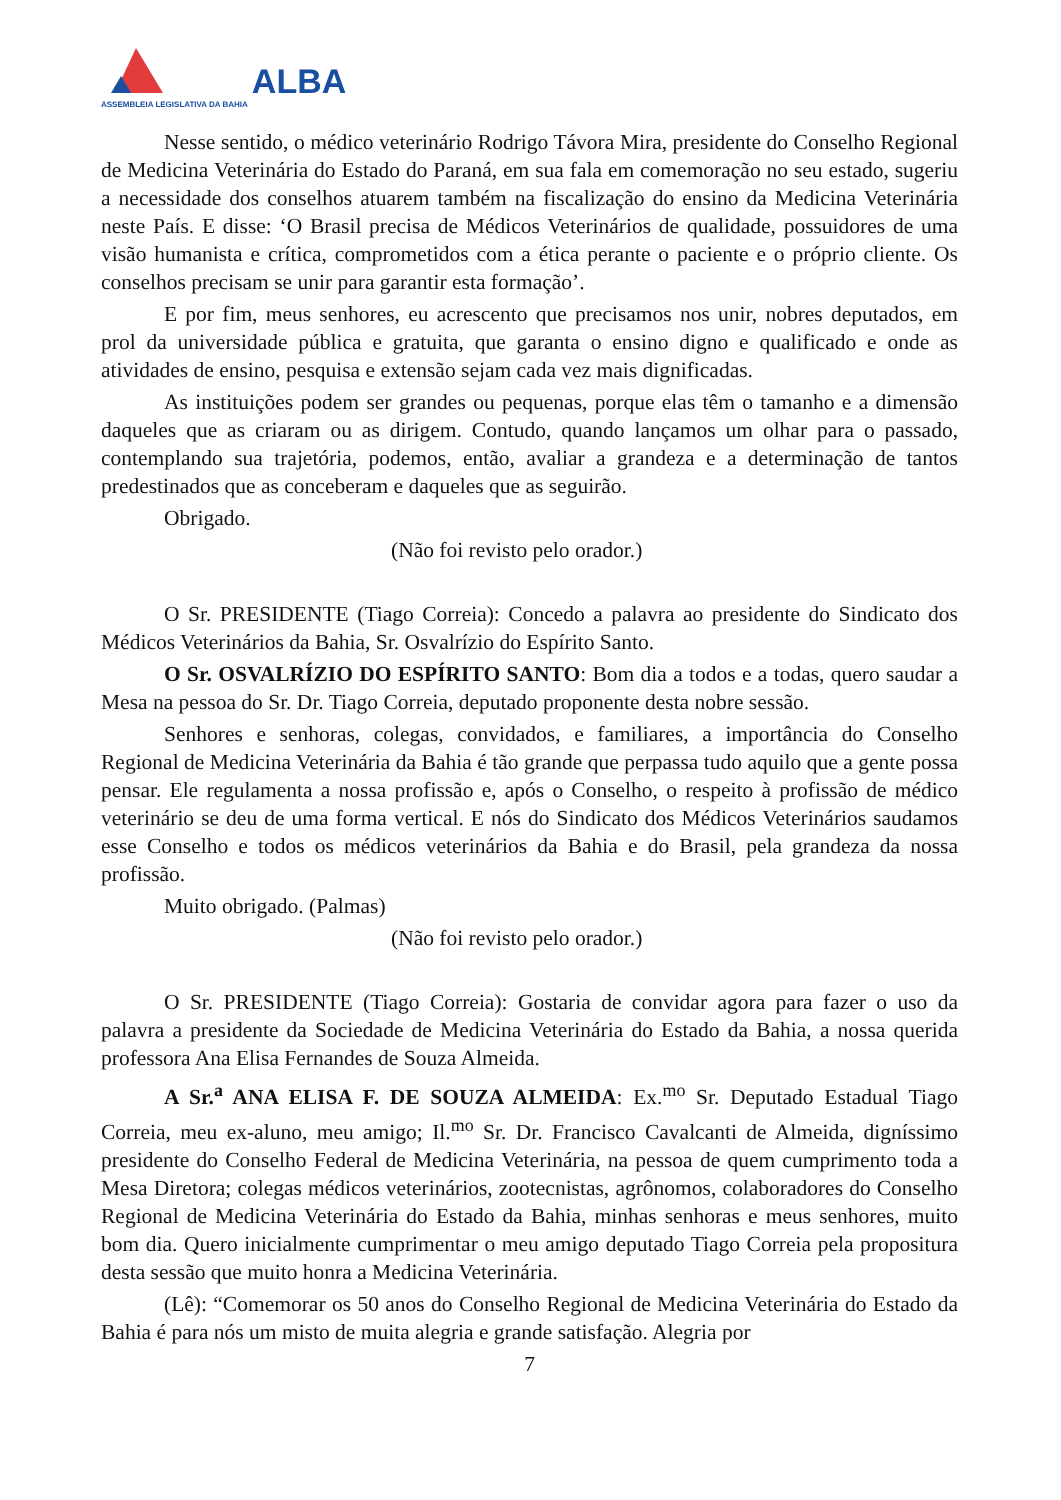ASSEMBLEIA LEGISLATIVA DA BAHIA
ALBA
Nesse sentido, o médico veterinário Rodrigo Távora Mira, presidente do Conselho Regional de Medicina Veterinária do Estado do Paraná, em sua fala em comemoração no seu estado, sugeriu a necessidade dos conselhos atuarem também na fiscalização do ensino da Medicina Veterinária neste País. E disse: ‘O Brasil precisa de Médicos Veterinários de qualidade, possuidores de uma visão humanista e crítica, comprometidos com a ética perante o paciente e o próprio cliente. Os conselhos precisam se unir para garantir esta formação’.
E por fim, meus senhores, eu acrescento que precisamos nos unir, nobres deputados, em prol da universidade pública e gratuita, que garanta o ensino digno e qualificado e onde as atividades de ensino, pesquisa e extensão sejam cada vez mais dignificadas.
As instituições podem ser grandes ou pequenas, porque elas têm o tamanho e a dimensão daqueles que as criaram ou as dirigem. Contudo, quando lançamos um olhar para o passado, contemplando sua trajetória, podemos, então, avaliar a grandeza e a determinação de tantos predestinados que as conceberam e daqueles que as seguirão.
Obrigado.
(Não foi revisto pelo orador.)
O Sr. PRESIDENTE (Tiago Correia): Concedo a palavra ao presidente do Sindicato dos Médicos Veterinários da Bahia, Sr. Osvalrízio do Espírito Santo.
O Sr. OSVALRÍZIO DO ESPÍRITO SANTO: Bom dia a todos e a todas, quero saudar a Mesa na pessoa do Sr. Dr. Tiago Correia, deputado proponente desta nobre sessão.
Senhores e senhoras, colegas, convidados, e familiares, a importância do Conselho Regional de Medicina Veterinária da Bahia é tão grande que perpassa tudo aquilo que a gente possa pensar. Ele regulamenta a nossa profissão e, após o Conselho, o respeito à profissão de médico veterinário se deu de uma forma vertical. E nós do Sindicato dos Médicos Veterinários saudamos esse Conselho e todos os médicos veterinários da Bahia e do Brasil, pela grandeza da nossa profissão.
Muito obrigado. (Palmas)
(Não foi revisto pelo orador.)
O Sr. PRESIDENTE (Tiago Correia): Gostaria de convidar agora para fazer o uso da palavra a presidente da Sociedade de Medicina Veterinária do Estado da Bahia, a nossa querida professora Ana Elisa Fernandes de Souza Almeida.
A Sr.<sup>a</sup> ANA ELISA F. DE SOUZA ALMEIDA: Ex.<sup>mo</sup> Sr. Deputado Estadual Tiago Correia, meu ex-aluno, meu amigo; Il.<sup>mo</sup> Sr. Dr. Francisco Cavalcanti de Almeida, digníssimo presidente do Conselho Federal de Medicina Veterinária, na pessoa de quem cumprimento toda a Mesa Diretora; colegas médicos veterinários, zootecnistas, agrônomos, colaboradores do Conselho Regional de Medicina Veterinária do Estado da Bahia, minhas senhoras e meus senhores, muito bom dia. Quero inicialmente cumprimentar o meu amigo deputado Tiago Correia pela propositura desta sessão que muito honra a Medicina Veterinária.
(Lê): “Comemorar os 50 anos do Conselho Regional de Medicina Veterinária do Estado da Bahia é para nós um misto de muita alegria e grande satisfação. Alegria por
7